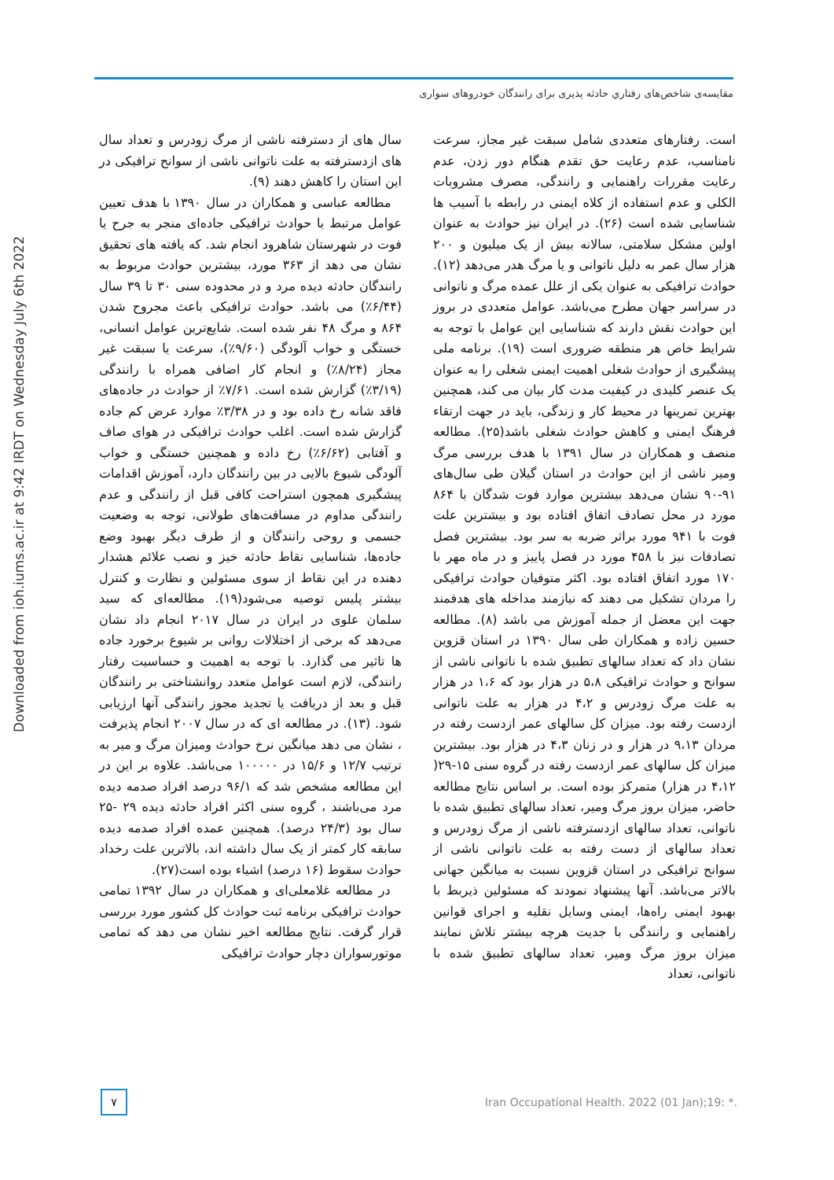Downloaded from ioh.iums.ac.ir at 9:42 IRDT on Wednesday July 6th 2022
مقایسه‌ی شاخص‌های رفتاري حادثه پذیری برای رانندگان خودروهای سواری
است. رفتارهای متعددی شامل سبقت غیر مجاز، سرعت نامناسب، عدم رعایت حق تقدم هنگام دور زدن، عدم رعایت مقررات راهنمایی و رانندگی، مصرف مشروبات الکلی و عدم استفاده از کلاه ایمنی در رابطه با آسیب ها شناسایی شده است (۲۶). در ایران نیز حوادث به عنوان اولین مشکل سلامتی، سالانه بیش از یک میلیون و ۲۰۰ هزار سال عمر به دلیل ناتوانی و یا مرگ هدر می‌دهد (۱۲). حوادث ترافیکی به عنوان یکی از علل عمده مرگ و ناتوانی در سراسر جهان مطرح می‌باشد. عوامل متعددی در بروز این حوادث نقش دارند که شناسایی این عوامل با توجه به شرایط خاص هر منطقه ضروری است (۱۹). برنامه ملی پیشگیری از حوادث شغلی اهمیت ایمنی شغلی را به عنوان یک عنصر کلیدی در کیفیت مدت کار بیان می کند، همچنین بهترین تمرینها در محیط کار و زندگی، باید در جهت ارتقاء فرهنگ ایمنی و کاهش حوادث شغلی باشد(۲۵). مطالعه منصف و همکاران در سال ۱۳۹۱ با هدف بررسی مرگ ومیر ناشی از این حوادث در استان گیلان طی سال‌های ۹۱-۹۰ نشان می‌دهد بیشترین موارد فوت شدگان با ۸۶۴ مورد در محل تصادف اتفاق افتاده بود و بیشترین علت فوت با ۹۴۱ مورد براثر ضربه به سر بود. بیشترین فصل تصادفات نیز با ۴۵۸ مورد در فصل پاییز و در ماه مهر با ۱۷۰ مورد اتفاق افتاده بود. اکثر متوفیان حوادث ترافیکی را مردان تشکیل می دهند که نیازمند مداخله های هدفمند جهت این معضل از جمله آموزش می باشد (۸). مطالعه حسین زاده و همکاران طی سال ۱۳۹۰ در استان قزوین نشان داد که تعداد سالهای تطبیق شده با ناتوانی ناشی از سوانح و حوادث ترافیکی ۵،۸ در هزار بود که ۱،۶ در هزار به علت مرگ زودرس و ۴،۲ در هزار به علت ناتوانی ازدست رفته بود. میزان کل سالهای عمر ازدست رفته در مردان ۹،۱۳ در هزار و در زنان ۴،۳ در هزار بود. بیشترین میزان کل سالهای عمر ازدست رفته در گروه سنی ۱۵-۲۹( ۴،۱۲ در هزار) متمرکز بوده است. بر اساس نتایج مطالعه حاضر، میزان بروز مرگ ومیر، تعداد سالهای تطبیق شده با ناتوانی، تعداد سالهای ازدسترفته ناشی از مرگ زودرس و تعداد سالهای از دست رفته به علت ناتوانی ناشی از سوانح ترافیکی در استان قزوین نسبت به میانگین جهانی بالاتر می‌باشد. آنها پیشنهاد نمودند که مسئولین ذیربط با بهبود ایمنی راه‌ها، ایمنی وسایل نقلیه و اجرای قوانین راهنمایی و رانندگی با جدیت هرچه بیشتر تلاش نمایند میزان بروز مرگ ومیر، تعداد سالهای تطبیق شده با ناتوانی، تعداد
سال های از دسترفته ناشی از مرگ زودرس و تعداد سال های ازدسترفته به علت ناتوانی ناشی از سوانح ترافیکی در این استان را کاهش دهند (۹).
مطالعه عباسی و همکاران در سال ۱۳۹۰ با هدف تعیین عوامل مرتبط با حوادث ترافیکی جاده‌ای منجر به جرح یا فوت در شهرستان شاهرود انجام شد. که یافته های تحقیق نشان می دهد از ۳۶۳ مورد، بیشترین حوادث مربوط به رانندگان حادثه دیده مرد و در محدوده سنی ۳۰ تا ۳۹ سال (۶/۴۴٪) می باشد. حوادث ترافیکی باعث مجروح شدن ۸۶۴ و مرگ ۴۸ نفر شده است. شایع‌ترین عوامل انسانی، خستگی و خواب آلودگی (۹/۶۰٪)، سرعت یا سبقت غیر مجاز (۸/۲۴٪) و انجام کار اضافی همراه با رانندگی (۳/۱۹٪) گزارش شده است. ۷/۶۱٪ از حوادث در جاده‌های فاقد شانه رخ داده بود و در ۳/۳۸٪ موارد عرض کم جاده گزارش شده است. اغلب حوادث ترافیکی در هوای صاف و آفتابی (۶/۶۲٪) رخ داده و همچنین خستگی و خواب آلودگی شیوع بالایی در بین رانندگان دارد، آموزش اقدامات پیشگیری همچون استراحت کافی قبل از رانندگی و عدم رانندگی مداوم در مسافت‌های طولانی، توجه به وضعیت جسمی و روحی رانندگان و از طرف دیگر بهبود وضع جاده‌ها، شناسایی نقاط حادثه خیز و نصب علائم هشدار دهنده در این نقاط از سوی مسئولین و نظارت و کنترل بیشتر پلیس توصیه می‌شود(۱۹). مطالعه‌ای که سید سلمان علوی در ایران در سال ۲۰۱۷ انجام داد نشان می‌دهد که برخی از اختلالات روانی بر شیوع برخورد جاده ها تاثیر می گذارد. با توجه به اهمیت و حساسیت رفتار رانندگی، لازم است عوامل متعدد روانشناختی بر رانندگان قبل و بعد از دریافت یا تجدید مجوز رانندگی آنها ارزیابی شود. (۱۳). در مطالعه ای که در سال ۲۰۰۷ انجام پذیرفت ، نشان می دهد میانگین نرخ حوادث ومیزان مرگ و میر به ترتیب ۱۲/۷ و ۱۵/۶ در ۱۰۰۰۰۰ می‌باشد. علاوه بر این در این مطالعه مشخص شد که ۹۶/۱ درصد افراد صدمه دیده مرد می‌باشند ، گروه سنی اکثر افراد حادثه دیده ۲۹ -۲۵ سال بود (۲۴/۳ درصد). همچنین عمده افراد صدمه دیده سابقه کار کمتر از یک سال داشته اند، بالاترین علت رخداد حوادث سقوط (۱۶ درصد) اشیاء بوده است(۲۷).
در مطالعه غلامعلی‌ای و همکاران در سال ۱۳۹۲ تمامی حوادث ترافیکی برنامه ثبت حوادث کل کشور مورد بررسی قرار گرفت. نتایج مطالعه اخیر نشان می دهد که تمامی موتورسواران دچار حوادث ترافیکی
۷
Iran Occupational Health. 2022 (01 Jan);19: *.